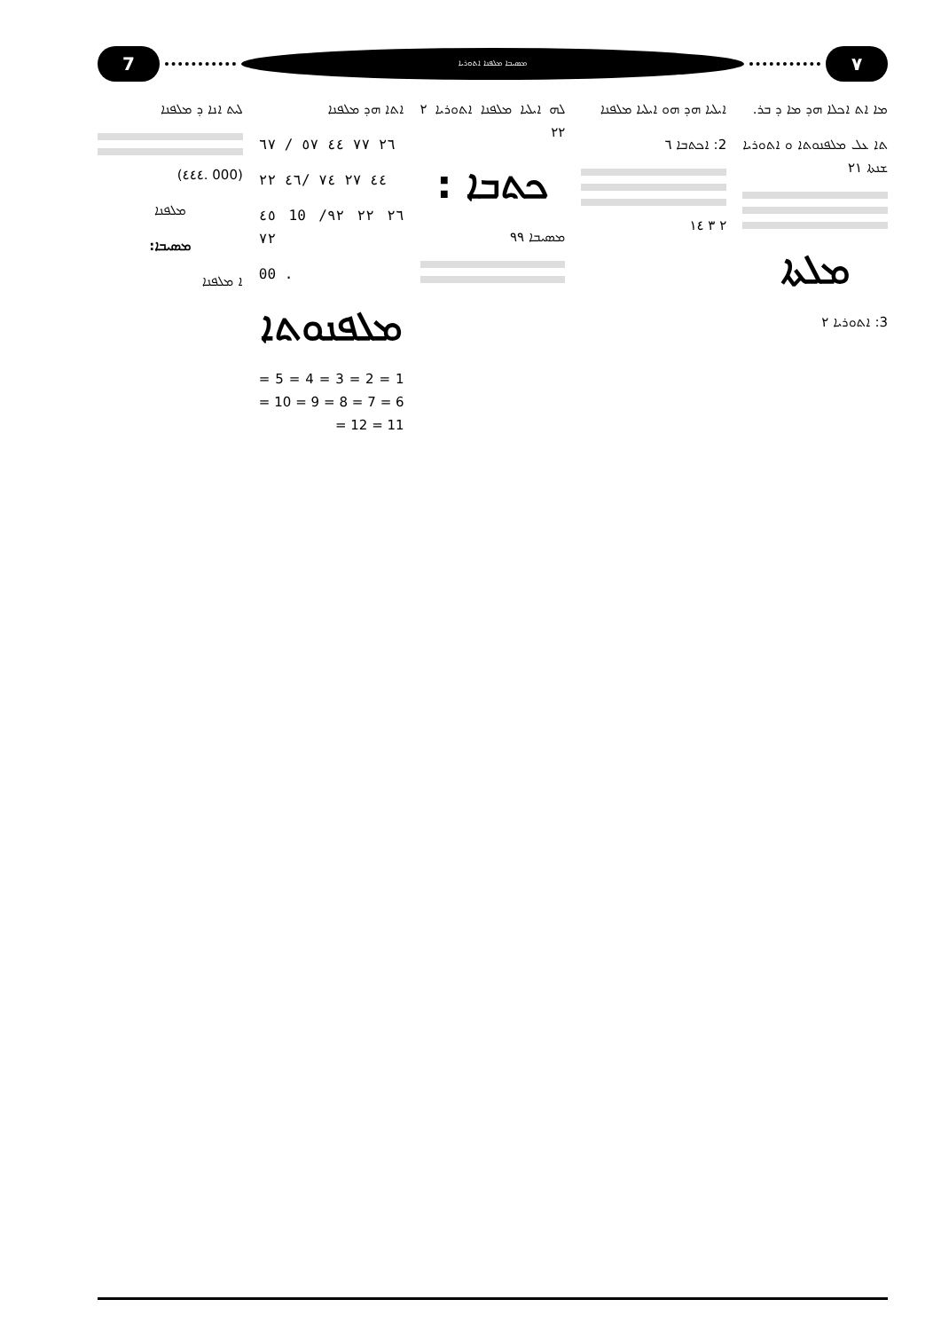7
ܡܣܝܒܐ ܡܠܦܢܐ ܐܬܘܪܝܐ
٧
ܡܐ ܐܬ ܐܟܠܐ ܗܕ ܡܐ ܕ ܒܪ.
ܬܐ ܥܠ ܡܠܦܢܘܬܐ ܘ ܐܬܘܪܝܐ ܫܢܬܐ ٢١
ܡܠܬܐ
3: ܐܬܘܪܝܐ ٢
ܐܝܠܝܐ ܗܕ ܗܘ ܐܝܠܝܐ ܡܠܦܢܐ
2: ܐܟܬܒܐ ٦
٢ ٣ ١٤
ܠܗ ܐܝܠܝܐ ܡܠܦܢܐ ܐܬܘܪܝܐ ٢ ٢٢
ܟܬܒܐ :
ܡܣܝܒܐ ٩٩
ܐܬܐ ܗܕ ܡܠܦܢܐ
٢٦ ٧٧ ٤٤ ٥٧ / ٦٧
٤٤ ٢٧ ٧٤ /٤٦ ٢٢
٤٥ 10 /٢٦ ٢٢ ٩٢ ٧٢
00 .
ܡܠܦܢܘܬܐ
1 = 2 = 3 = 4 = 5 = 6 = 7 = 8 = 9 = 10 = 11 = 12 =
ܠܝܬ ܐܢܐ ܕ ܡܠܦܢܐ
(000 .٤٤٤)
ܡܠܦܢܐ
ܡܣܝܒܐ:
ܐ ܡܠܦܢܐ